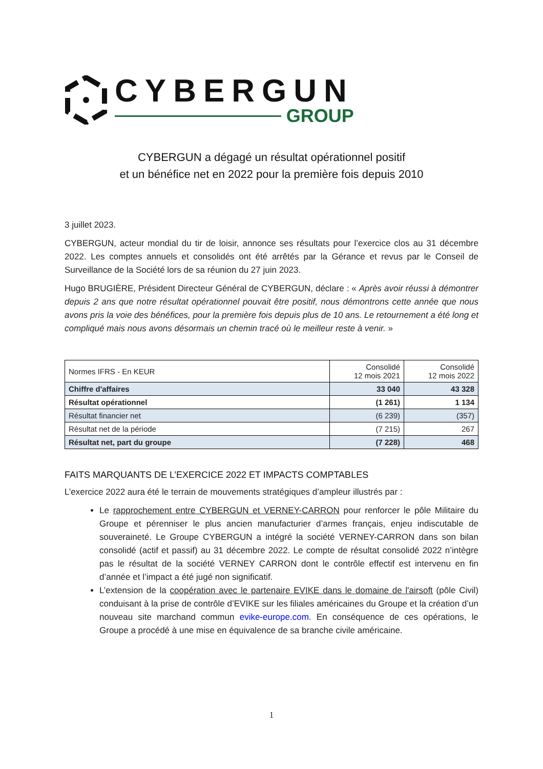CYBERGUN
GROUP
CYBERGUN a dégagé un résultat opérationnel positif
et un bénéfice net en 2022 pour la première fois depuis 2010
3 juillet 2023.
CYBERGUN, acteur mondial du tir de loisir, annonce ses résultats pour l’exercice clos au 31 décembre 2022. Les comptes annuels et consolidés ont été arrêtés par la Gérance et revus par le Conseil de Surveillance de la Société lors de sa réunion du 27 juin 2023.
Hugo BRUGIÈRE, Président Directeur Général de CYBERGUN, déclare : « Après avoir réussi à démontrer depuis 2 ans que notre résultat opérationnel pouvait être positif, nous démontrons cette année que nous avons pris la voie des bénéfices, pour la première fois depuis plus de 10 ans. Le retournement a été long et compliqué mais nous avons désormais un chemin tracé où le meilleur reste à venir. »
| Normes IFRS - En KEUR | Consolidé 12 mois 2021 | Consolidé 12 mois 2022 |
| --- | --- | --- |
| Chiffre d'affaires | 33 040 | 43 328 |
| Résultat opérationnel | (1 261) | 1 134 |
| Résultat financier net | (6 239) | (357) |
| Résultat net de la période | (7 215) | 267 |
| Résultat net, part du groupe | (7 228) | 468 |
FAITS MARQUANTS DE L’EXERCICE 2022 ET IMPACTS COMPTABLES
L’exercice 2022 aura été le terrain de mouvements stratégiques d’ampleur illustrés par :
Le rapprochement entre CYBERGUN et VERNEY-CARRON pour renforcer le pôle Militaire du Groupe et pérenniser le plus ancien manufacturier d’armes français, enjeu indiscutable de souveraineté. Le Groupe CYBERGUN a intégré la société VERNEY-CARRON dans son bilan consolidé (actif et passif) au 31 décembre 2022. Le compte de résultat consolidé 2022 n’intègre pas le résultat de la société VERNEY CARRON dont le contrôle effectif est intervenu en fin d’année et l’impact a été jugé non significatif.
L’extension de la coopération avec le partenaire EVIKE dans le domaine de l'airsoft (pôle Civil) conduisant à la prise de contrôle d’EVIKE sur les filiales américaines du Groupe et la création d’un nouveau site marchand commun evike-europe.com. En conséquence de ces opérations, le Groupe a procédé à une mise en équivalence de sa branche civile américaine.
1